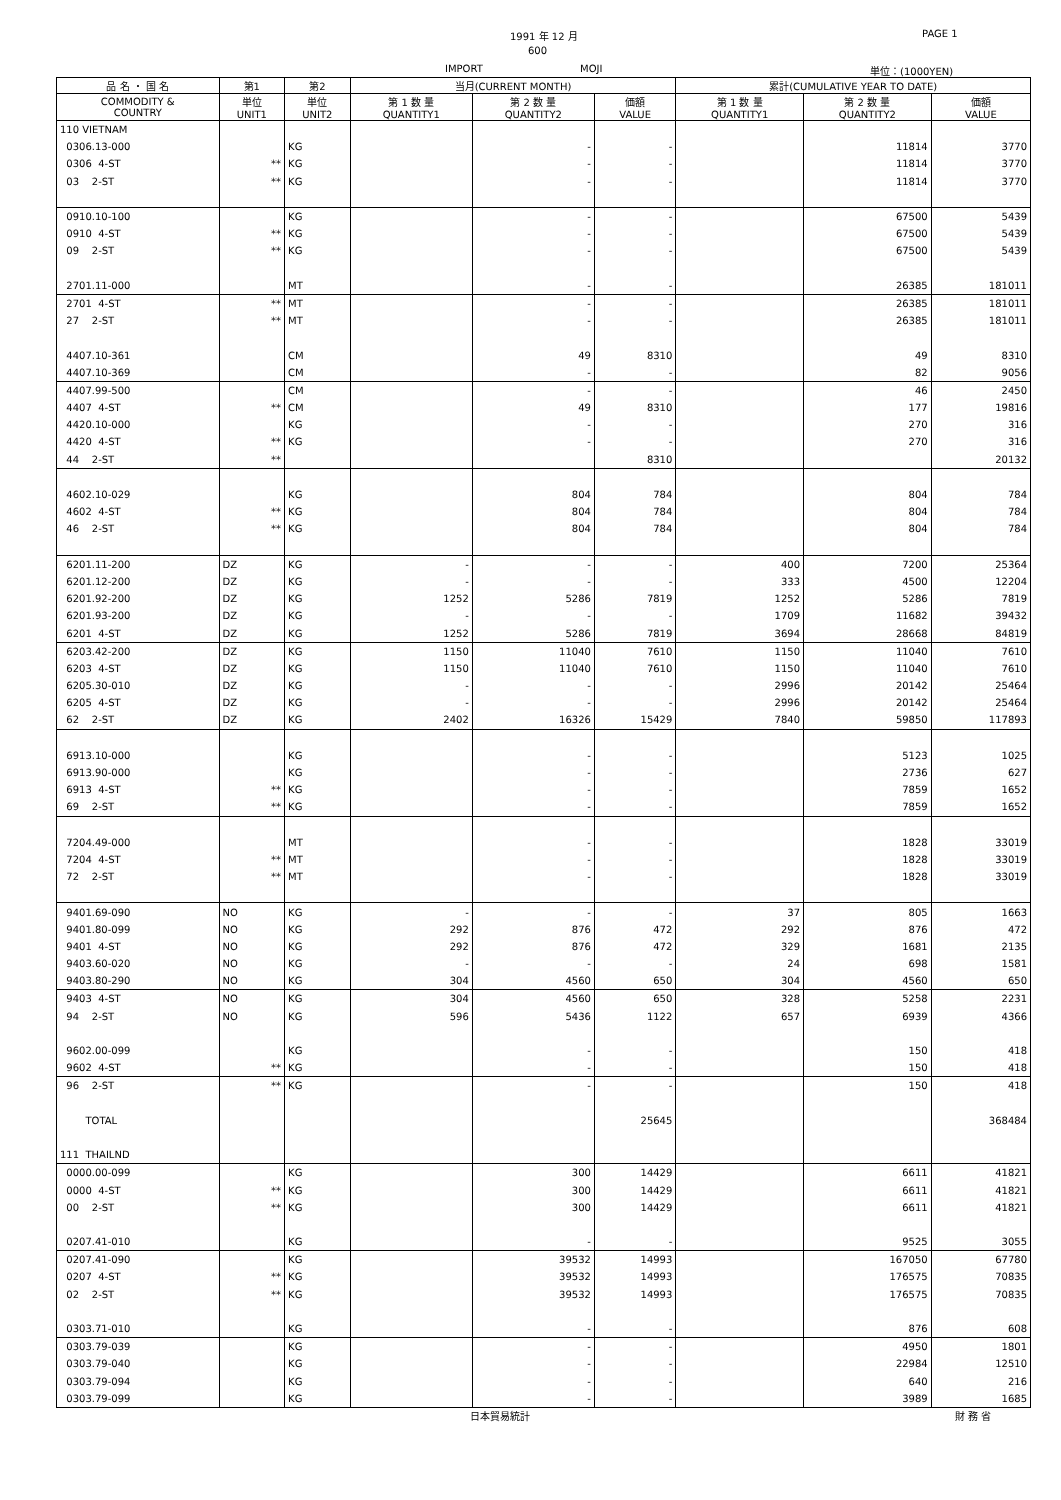1991 年 12 月 PAGE 1
600
IMPORT MOJI 単位：(1000YEN)
| 品 名 ・ 国 名 | 第1 | 第2 | 当月(CURRENT MONTH) | | | 累計(CUMULATIVE YEAR TO DATE) | | |
| --- | --- | --- | --- | --- | --- | --- | --- | --- |
| COMMODITY & COUNTRY | 単位 UNIT1 | 単位 UNIT2 | 第 1 数 量 QUANTITY1 | 第 2 数 量 QUANTITY2 | 価額 VALUE | 第 1 数 量 QUANTITY1 | 第 2 数 量 QUANTITY2 | 価額 VALUE |
| 110 VIETNAM | | | | | | | | |
| 0306.13-000 | | KG | | - | - | | 11814 | 3770 |
| 0306 4-ST | ** | KG | | - | - | | 11814 | 3770 |
| 03 2-ST | ** | KG | | - | - | | 11814 | 3770 |
| 0910.10-100 | | KG | | - | - | | 67500 | 5439 |
| 0910 4-ST | ** | KG | | - | - | | 67500 | 5439 |
| 09 2-ST | ** | KG | | - | - | | 67500 | 5439 |
| 2701.11-000 | | MT | | - | - | | 26385 | 181011 |
| 2701 4-ST | ** | MT | | - | - | | 26385 | 181011 |
| 27 2-ST | ** | MT | | - | - | | 26385 | 181011 |
| 4407.10-361 | | CM | | 49 | 8310 | | 49 | 8310 |
| 4407.10-369 | | CM | | - | - | | 82 | 9056 |
| 4407.99-500 | | CM | | - | - | | 46 | 2450 |
| 4407 4-ST | ** | CM | | 49 | 8310 | | 177 | 19816 |
| 4420.10-000 | | KG | | - | - | | 270 | 316 |
| 4420 4-ST | ** | KG | | - | - | | 270 | 316 |
| 44 2-ST | ** | | | | 8310 | | | 20132 |
| 4602.10-029 | | KG | | 804 | 784 | | 804 | 784 |
| 4602 4-ST | ** | KG | | 804 | 784 | | 804 | 784 |
| 46 2-ST | ** | KG | | 804 | 784 | | 804 | 784 |
| 6201.11-200 | DZ | KG | - | - | - | 400 | 7200 | 25364 |
| 6201.12-200 | DZ | KG | - | - | - | 333 | 4500 | 12204 |
| 6201.92-200 | DZ | KG | 1252 | 5286 | 7819 | 1252 | 5286 | 7819 |
| 6201.93-200 | DZ | KG | - | - | - | 1709 | 11682 | 39432 |
| 6201 4-ST | DZ | KG | 1252 | 5286 | 7819 | 3694 | 28668 | 84819 |
| 6203.42-200 | DZ | KG | 1150 | 11040 | 7610 | 1150 | 11040 | 7610 |
| 6203 4-ST | DZ | KG | 1150 | 11040 | 7610 | 1150 | 11040 | 7610 |
| 6205.30-010 | DZ | KG | - | - | - | 2996 | 20142 | 25464 |
| 6205 4-ST | DZ | KG | - | - | - | 2996 | 20142 | 25464 |
| 62 2-ST | DZ | KG | 2402 | 16326 | 15429 | 7840 | 59850 | 117893 |
| 6913.10-000 | | KG | | - | - | | 5123 | 1025 |
| 6913.90-000 | | KG | | - | - | | 2736 | 627 |
| 6913 4-ST | ** | KG | | - | - | | 7859 | 1652 |
| 69 2-ST | ** | KG | | - | - | | 7859 | 1652 |
| 7204.49-000 | | MT | | - | - | | 1828 | 33019 |
| 7204 4-ST | ** | MT | | - | - | | 1828 | 33019 |
| 72 2-ST | ** | MT | | - | - | | 1828 | 33019 |
| 9401.69-090 | NO | KG | - | - | - | 37 | 805 | 1663 |
| 9401.80-099 | NO | KG | 292 | 876 | 472 | 292 | 876 | 472 |
| 9401 4-ST | NO | KG | 292 | 876 | 472 | 329 | 1681 | 2135 |
| 9403.60-020 | NO | KG | - | - | - | 24 | 698 | 1581 |
| 9403.80-290 | NO | KG | 304 | 4560 | 650 | 304 | 4560 | 650 |
| 9403 4-ST | NO | KG | 304 | 4560 | 650 | 328 | 5258 | 2231 |
| 94 2-ST | NO | KG | 596 | 5436 | 1122 | 657 | 6939 | 4366 |
| 9602.00-099 | | KG | | - | - | | 150 | 418 |
| 9602 4-ST | ** | KG | | - | - | | 150 | 418 |
| 96 2-ST | ** | KG | | - | - | | 150 | 418 |
| TOTAL | | | | | 25645 | | | 368484 |
| 111 THAILND | | | | | | | | |
| 0000.00-099 | | KG | | 300 | 14429 | | 6611 | 41821 |
| 0000 4-ST | ** | KG | | 300 | 14429 | | 6611 | 41821 |
| 00 2-ST | ** | KG | | 300 | 14429 | | 6611 | 41821 |
| 0207.41-010 | | KG | | - | - | | 9525 | 3055 |
| 0207.41-090 | | KG | | 39532 | 14993 | | 167050 | 67780 |
| 0207 4-ST | ** | KG | | 39532 | 14993 | | 176575 | 70835 |
| 02 2-ST | ** | KG | | 39532 | 14993 | | 176575 | 70835 |
| 0303.71-010 | | KG | | - | - | | 876 | 608 |
| 0303.79-039 | | KG | | - | - | | 4950 | 1801 |
| 0303.79-040 | | KG | | - | - | | 22984 | 12510 |
| 0303.79-094 | | KG | | - | - | | 640 | 216 |
| 0303.79-099 | | KG | | - | - | | 3989 | 1685 |
日本貿易統計 財 務 省